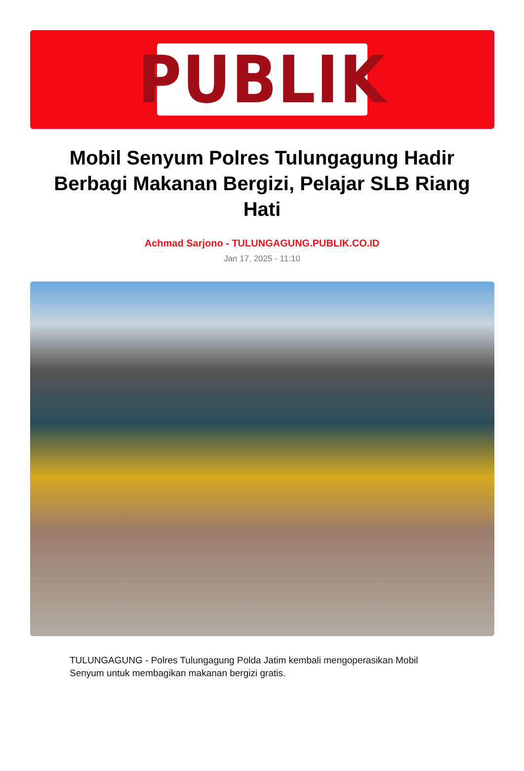PUBLIK
Mobil Senyum Polres Tulungagung Hadir Berbagi Makanan Bergizi, Pelajar SLB Riang Hati
Achmad Sarjono - TULUNGAGUNG.PUBLIK.CO.ID
Jan 17, 2025 - 11:10
TULUNGAGUNG - Polres Tulungagung Polda Jatim kembali mengoperasikan Mobil Senyum untuk membagikan makanan bergizi gratis.